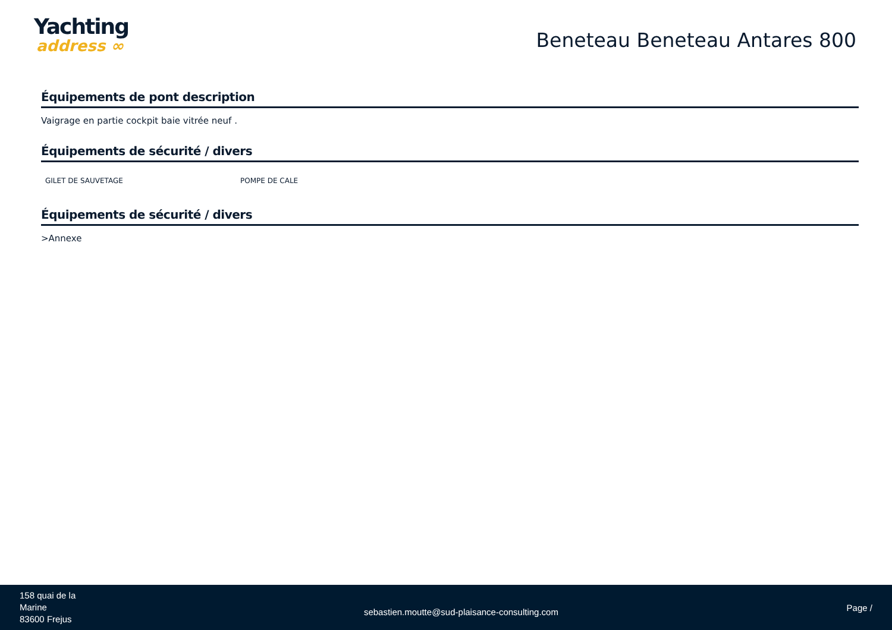Yachting
address ∞
Beneteau Beneteau Antares 800
Équipements de pont description
Vaigrage en partie cockpit baie vitrée neuf .
Équipements de sécurité / divers
GILET DE SAUVETAGE POMPE DE CALE
Équipements de sécurité / divers
>Annexe
158 quai de la
Marine
83600 Frejus
sebastien.moutte@sud-plaisance-consulting.com
Page /